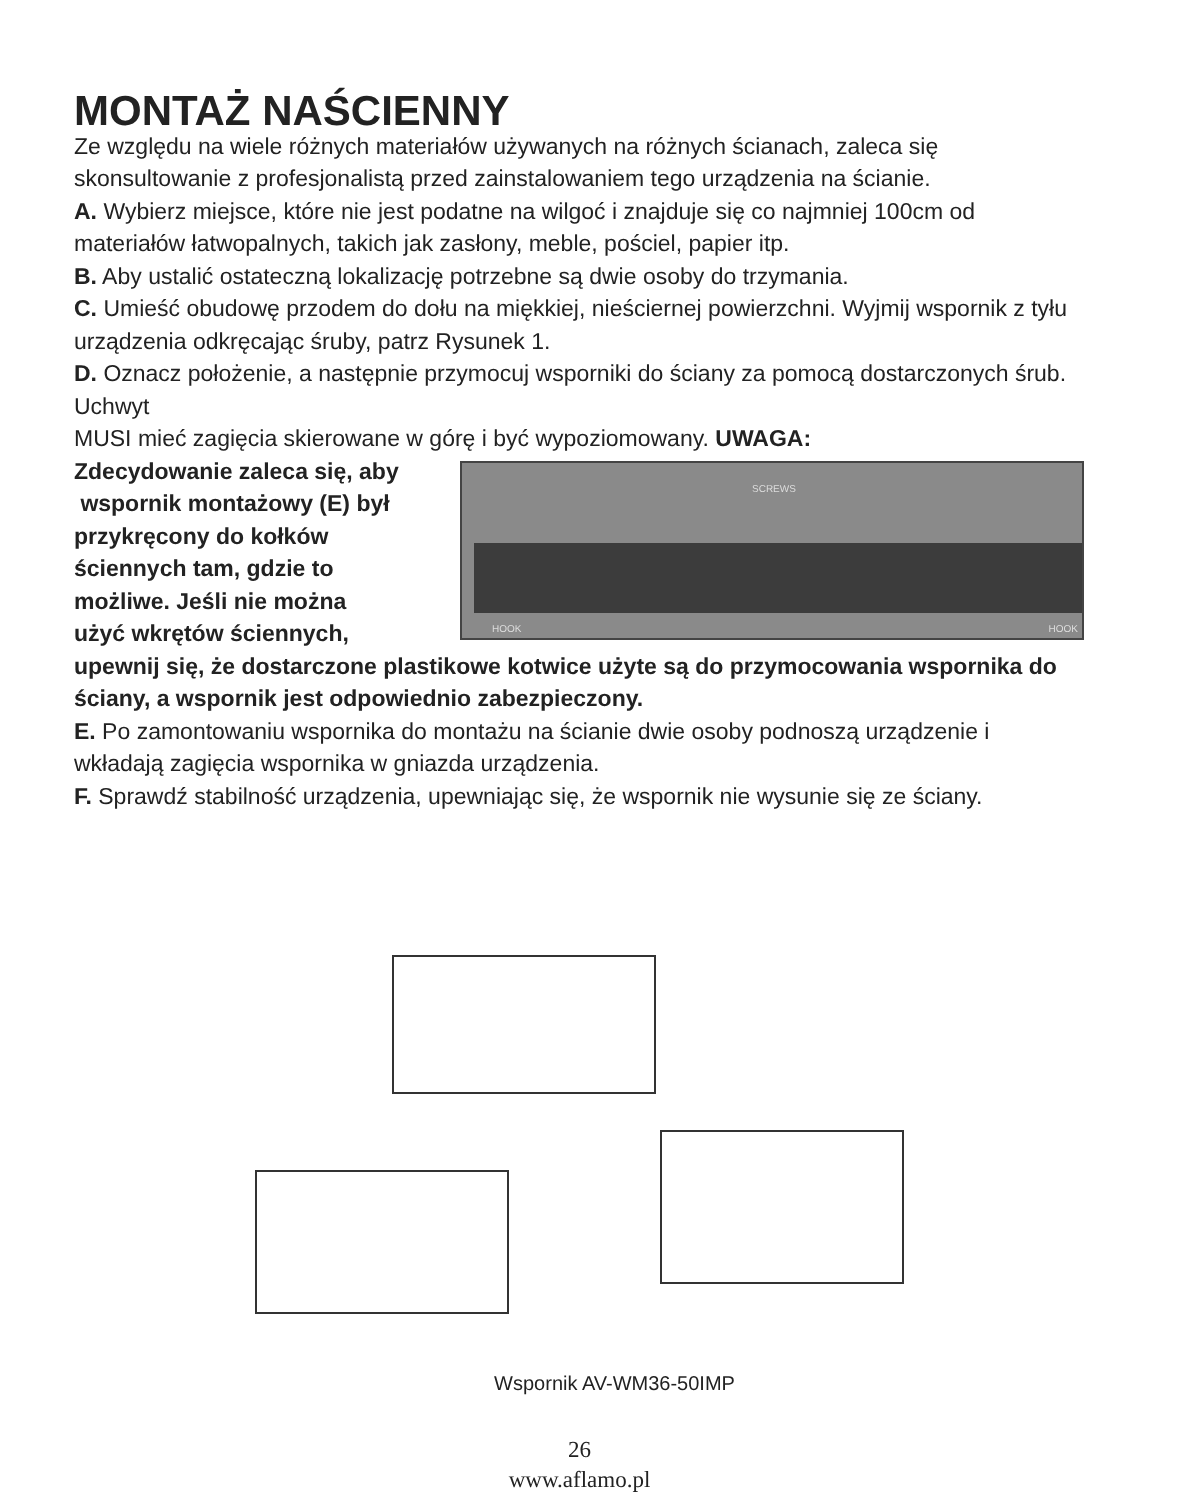MONTAŻ NAŚCIENNY
Ze względu na wiele różnych materiałów używanych na różnych ścianach, zaleca się skonsultowanie z profesjonalistą przed zainstalowaniem tego urządzenia na ścianie.
A. Wybierz miejsce, które nie jest podatne na wilgoć i znajduje się co najmniej 100cm od materiałów łatwopalnych, takich jak zasłony, meble, pościel, papier itp.
B. Aby ustalić ostateczną lokalizację potrzebne są dwie osoby do trzymania.
C. Umieść obudowę przodem do dołu na miękkiej, nieściernej powierzchni. Wyjmij wspornik z tyłu urządzenia odkręcając śruby, patrz Rysunek 1.
D. Oznacz położenie, a następnie przymocuj wsporniki do ściany za pomocą dostarczonych śrub. Uchwyt
MUSI mieć zagięcia skierowane w górę i być wypoziomowany. UWAGA:
SCREWS
HOOK HOOK
Zdecydowanie zaleca się, aby
wspornik montażowy (E) był
przykręcony do kołków
ściennych tam, gdzie to
możliwe. Jeśli nie można
użyć wkrętów ściennych,
upewnij się, że dostarczone plastikowe kotwice użyte są do przymocowania wspornika do ściany, a wspornik jest odpowiednio zabezpieczony.
E. Po zamontowaniu wspornika do montażu na ścianie dwie osoby podnoszą urządzenie i wkładają zagięcia wspornika w gniazda urządzenia.
F. Sprawdź stabilność urządzenia, upewniając się, że wspornik nie wysunie się ze ściany.
Wspornik AV-WM36-50IMP
26
www.aflamo.pl